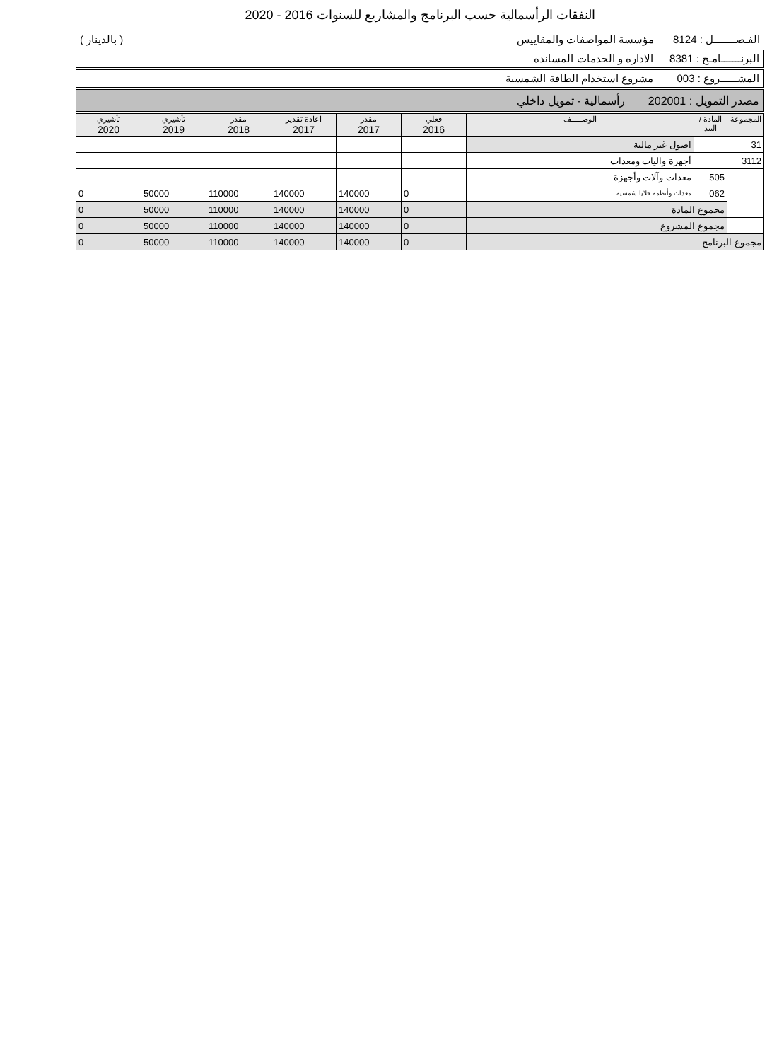النفقات الرأسمالية حسب البرنامج والمشاريع للسنوات 2016 - 2020
الفـصــــــــل : 8124 مؤسسة المواصفات والمقاييس ( بالدينار )
البرنـــــــامـج : 8381 الادارة و الخدمات المساندة
المشــــــروع : 003 مشروع استخدام الطاقة الشمسية
مصدر التمويل : 202001 رأسمالية - تمويل داخلي
| المجموعة | المادة / البند | الوصـــــف | فعلي 2016 | مقدر 2017 | اعادة تقدير 2017 | مقدر 2018 | تأشيري 2019 | تأشيري 2020 |
| --- | --- | --- | --- | --- | --- | --- | --- | --- |
| 31 | | اصول غير مالية | | | | | | |
| 3112 | | أجهزة واليات ومعدات | | | | | | |
| | 505 | معدات وآلات وأجهزة | | | | | | |
| | 062 | معدات وأنظمة خلايا شمسية | 0 | 140000 | 140000 | 110000 | 50000 | 0 |
| | مجموع المادة | | 0 | 140000 | 140000 | 110000 | 50000 | 0 |
| | مجموع المشروع | | 0 | 140000 | 140000 | 110000 | 50000 | 0 |
| مجموع البرنامج | | | 0 | 140000 | 140000 | 110000 | 50000 | 0 |